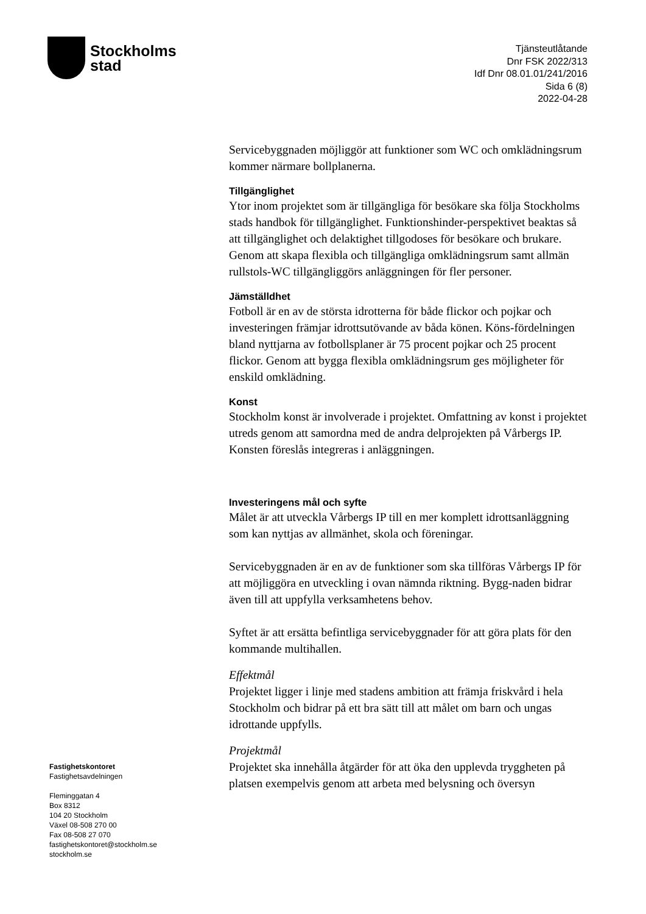Stockholms
stad
Tjänsteutlåtande
Dnr FSK 2022/313
Idf Dnr 08.01.01/241/2016
Sida 6 (8)
2022-04-28
Servicebyggnaden möjliggör att funktioner som WC och omklädningsrum kommer närmare bollplanerna.
Tillgänglighet
Ytor inom projektet som är tillgängliga för besökare ska följa Stockholms stads handbok för tillgänglighet. Funktionshinder-perspektivet beaktas så att tillgänglighet och delaktighet tillgodoses för besökare och brukare. Genom att skapa flexibla och tillgängliga omklädningsrum samt allmän rullstols-WC tillgängliggörs anläggningen för fler personer.
Jämställdhet
Fotboll är en av de största idrotterna för både flickor och pojkar och investeringen främjar idrottsutövande av båda könen. Köns-fördelningen bland nyttjarna av fotbollsplaner är 75 procent pojkar och 25 procent flickor. Genom att bygga flexibla omklädningsrum ges möjligheter för enskild omklädning.
Konst
Stockholm konst är involverade i projektet. Omfattning av konst i projektet utreds genom att samordna med de andra delprojekten på Vårbergs IP. Konsten föreslås integreras i anläggningen.
Investeringens mål och syfte
Målet är att utveckla Vårbergs IP till en mer komplett idrottsanläggning som kan nyttjas av allmänhet, skola och föreningar.
Servicebyggnaden är en av de funktioner som ska tillföras Vårbergs IP för att möjliggöra en utveckling i ovan nämnda riktning. Bygg-naden bidrar även till att uppfylla verksamhetens behov.
Syftet är att ersätta befintliga servicebyggnader för att göra plats för den kommande multihallen.
Effektmål
Projektet ligger i linje med stadens ambition att främja friskvård i hela Stockholm och bidrar på ett bra sätt till att målet om barn och ungas idrottande uppfylls.
Projektmål
Projektet ska innehålla åtgärder för att öka den upplevda tryggheten på platsen exempelvis genom att arbeta med belysning och översyn
Fastighetskontoret
Fastighetsavdelningen
Fleminggatan 4
Box 8312
104 20 Stockholm
Växel 08-508 270 00
Fax 08-508 27 070
fastighetskontoret@stockholm.se
stockholm.se